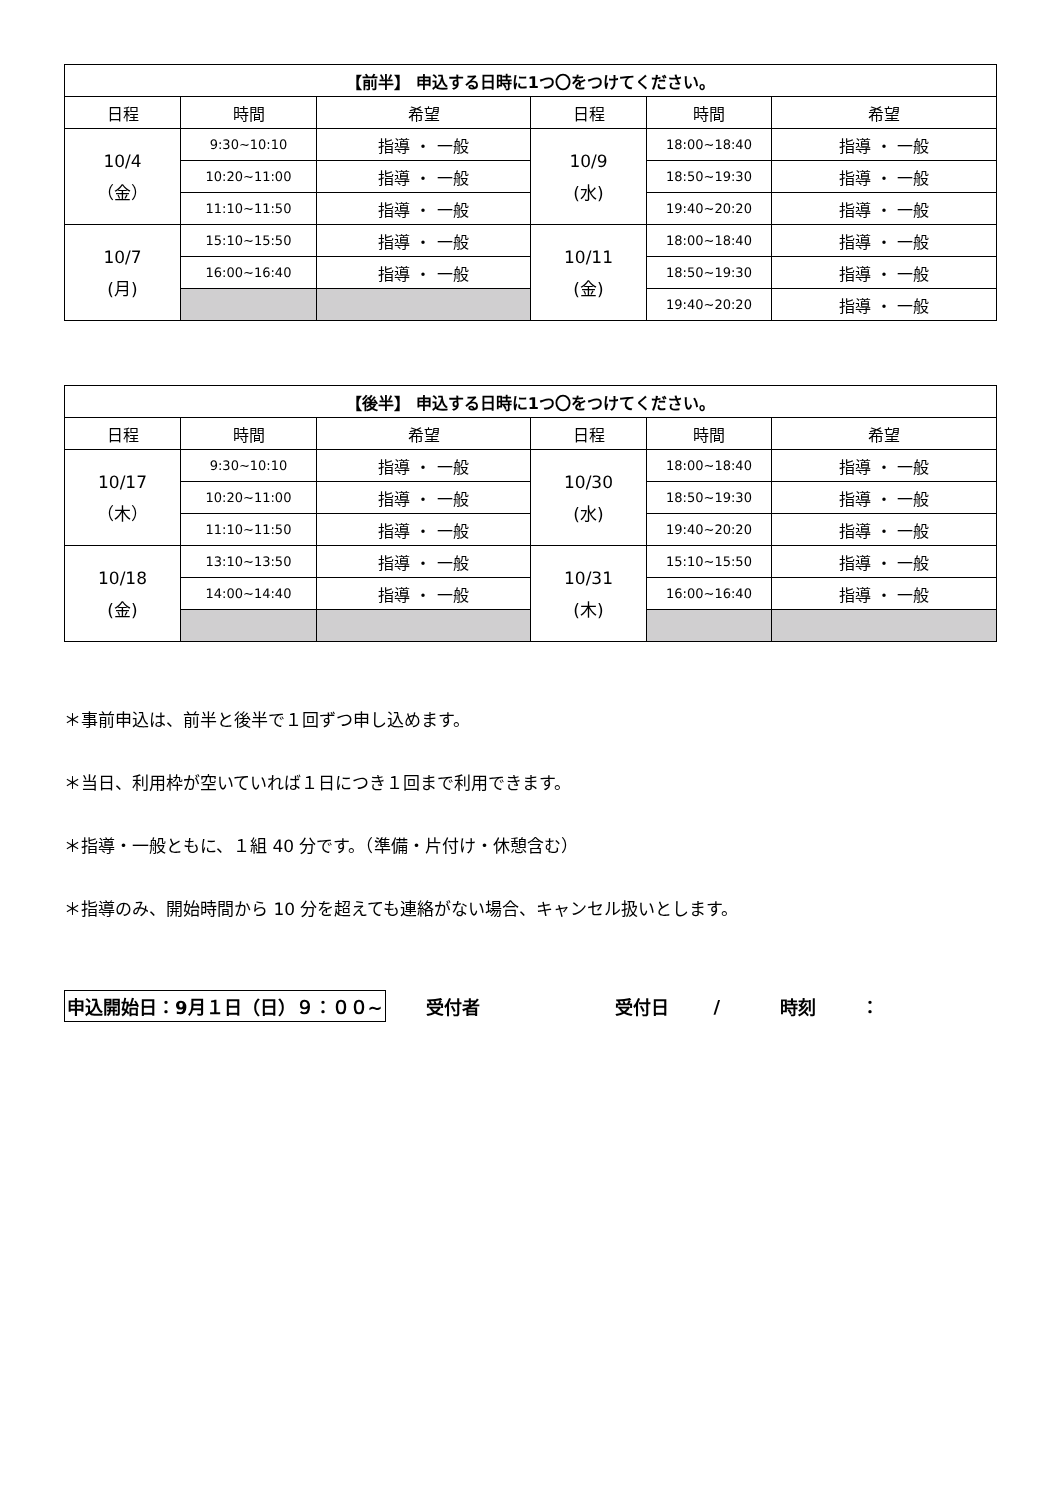| 【前半】 申込する日時に1つ〇をつけてください。 | | | | | |
| --- | --- | --- | --- | --- | --- |
| 日程 | 時間 | 希望 | 日程 | 時間 | 希望 |
| 10/4 （金） | 9:30~10:10 | 指導 ・ 一般 | 10/9 (水) | 18:00~18:40 | 指導 ・ 一般 |
| | 10:20~11:00 | 指導 ・ 一般 | | 18:50~19:30 | 指導 ・ 一般 |
| | 11:10~11:50 | 指導 ・ 一般 | | 19:40~20:20 | 指導 ・ 一般 |
| 10/7 (月) | 15:10~15:50 | 指導 ・ 一般 | 10/11 (金) | 18:00~18:40 | 指導 ・ 一般 |
| | 16:00~16:40 | 指導 ・ 一般 | | 18:50~19:30 | 指導 ・ 一般 |
| | | | | 19:40~20:20 | 指導 ・ 一般 |
| 【後半】 申込する日時に1つ〇をつけてください。 | | | | | |
| --- | --- | --- | --- | --- | --- |
| 日程 | 時間 | 希望 | 日程 | 時間 | 希望 |
| 10/17 （木） | 9:30~10:10 | 指導 ・ 一般 | 10/30 (水) | 18:00~18:40 | 指導 ・ 一般 |
| | 10:20~11:00 | 指導 ・ 一般 | | 18:50~19:30 | 指導 ・ 一般 |
| | 11:10~11:50 | 指導 ・ 一般 | | 19:40~20:20 | 指導 ・ 一般 |
| 10/18 (金) | 13:10~13:50 | 指導 ・ 一般 | 10/31 (木) | 15:10~15:50 | 指導 ・ 一般 |
| | 14:00~14:40 | 指導 ・ 一般 | | 16:00~16:40 | 指導 ・ 一般 |
＊事前申込は、前半と後半で１回ずつ申し込めます。
＊当日、利用枠が空いていれば１日につき１回まで利用できます。
＊指導・一般ともに、１組 40 分です。（準備・片付け・休憩含む）
＊指導のみ、開始時間から 10 分を超えても連絡がない場合、キャンセル扱いとします。
申込開始日：9月１日（日）９：００~ 受付者 受付日 / 時刻 ：